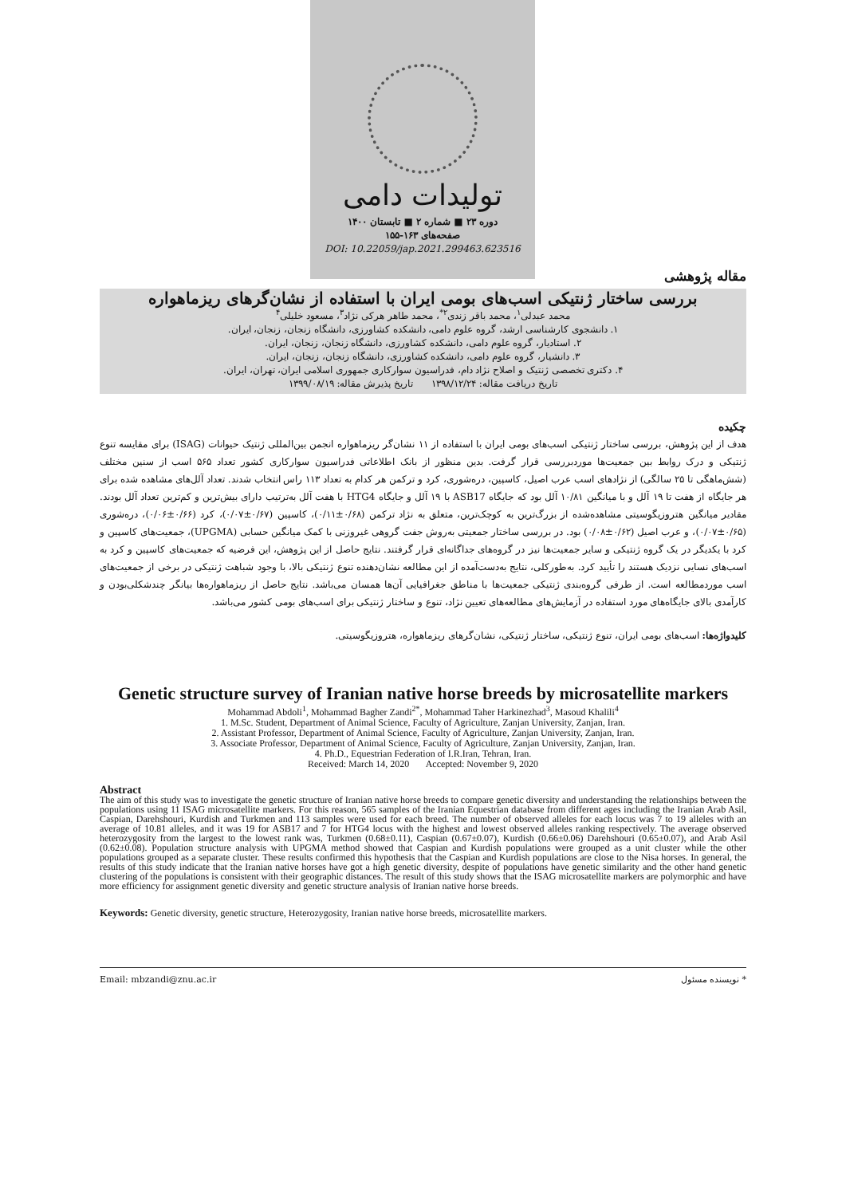تولیدات دامی
دوره ۲۳ ■ شماره ۲ ■ تابستان ۱۴۰۰
صفحه‌های ۱۶۳-۱۵۵
DOI: 10.22059/jap.2021.299463.623516
مقاله پژوهشی
بررسی ساختار ژنتیکی اسب‌های بومی ایران با استفاده از نشان‌گرهای ریزماهواره
محمد عبدلی<sup>۱</sup>، محمد باقر زندی<sup>۲*</sup>، محمد طاهر هرکی نژاد<sup>۳</sup>، مسعود خلیلی<sup>۴</sup>
۱. دانشجوی کارشناسی ارشد، گروه علوم دامی، دانشکده کشاورزی، دانشگاه زنجان، زنجان، ایران.
۲. استادیار، گروه علوم دامی، دانشکده کشاورزی، دانشگاه زنجان، زنجان، ایران.
۳. دانشیار، گروه علوم دامی، دانشکده کشاورزی، دانشگاه زنجان، زنجان، ایران.
۴. دکتری تخصصی ژنتیک و اصلاح نژاد دام، فدراسیون سوارکاری جمهوری اسلامی ایران، تهران، ایران.
تاریخ دریافت مقاله: ۱۳۹۸/۱۲/۲۴ تاریخ پذیرش مقاله: ۱۳۹۹/۰۸/۱۹
چکیده
هدف از این پژوهش، بررسی ساختار ژنتیکی اسب‌های بومی ایران با استفاده از ۱۱ نشان‌گر ریزماهواره انجمن بین‌المللی ژنتیک حیوانات (ISAG) برای مقایسه تنوع ژنتیکی و درک روابط بین جمعیت‌ها موردبررسی قرار گرفت. بدین منظور از بانک اطلاعاتی فدراسیون سوارکاری کشور تعداد ۵۶۵ اسب از سنین مختلف (شش‌ماهگی تا ۲۵ سالگی) از نژادهای اسب عرب اصیل، کاسپین، دره‌شوری، کرد و ترکمن هر کدام به تعداد ۱۱۳ راس انتخاب شدند. تعداد آلل‌های مشاهده شده برای هر جایگاه از هفت تا ۱۹ آلل و با میانگین ۱۰/۸۱ آلل بود که جایگاه ASB17 با ۱۹ آلل و جایگاه HTG4 با هفت آلل به‌ترتیب دارای بیش‌ترین و کم‌ترین تعداد آلل بودند. مقادیر میانگین هتروزیگوسیتی مشاهده‌شده از بزرگ‌ترین به کوچک‌ترین، متعلق به نژاد ترکمن (۰/۶۸±۰/۱۱)، کاسپین (۰/۶۷±۰/۰۷)، کرد (۰/۶۶±۰/۰۶)، دره‌شوری (۰/۶۵±۰/۰۷)، و عرب اصیل (۰/۶۲±۰/۰۸) بود. در بررسی ساختار جمعیتی به‌روش جفت گروهی غیروزنی با کمک میانگین حسابی (UPGMA)، جمعیت‌های کاسپین و کرد با یکدیگر در یک گروه ژنتیکی و سایر جمعیت‌ها نیز در گروه‌های جداگانه‌ای قرار گرفتند. نتایج حاصل از این پژوهش، این فرضیه که جمعیت‌های کاسپین و کرد به اسب‌های نسایی نزدیک هستند را تأیید کرد. به‌طورکلی، نتایج به‌دست‌آمده از این مطالعه نشان‌دهنده تنوع ژنتیکی بالا، با وجود شباهت ژنتیکی در برخی از جمعیت‌های اسب موردمطالعه است. از طرفی گروه‌بندی ژنتیکی جمعیت‌ها با مناطق جغرافیایی آن‌ها همسان می‌باشد. نتایج حاصل از ریزماهواره‌ها بیانگر چندشکلی‌بودن و کارآمدی بالای جایگاه‌های مورد استفاده در آزمایش‌های مطالعه‌های تعیین نژاد، تنوع و ساختار ژنتیکی برای اسب‌های بومی کشور می‌باشد.
کلیدواژه‌ها: اسب‌های بومی ایران، تنوع ژنتیکی، ساختار ژنتیکی، نشان‌گرهای ریزماهواره، هتروزیگوسیتی.
Genetic structure survey of Iranian native horse breeds by microsatellite markers
Mohammad Abdoli<sup>1</sup>, Mohammad Bagher Zandi<sup>2*</sup>, Mohammad Taher Harkinezhad<sup>3</sup>, Masoud Khalili<sup>4</sup>
1. M.Sc. Student, Department of Animal Science, Faculty of Agriculture, Zanjan University, Zanjan, Iran.
2. Assistant Professor, Department of Animal Science, Faculty of Agriculture, Zanjan University, Zanjan, Iran.
3. Associate Professor, Department of Animal Science, Faculty of Agriculture, Zanjan University, Zanjan, Iran.
4. Ph.D., Equestrian Federation of I.R.Iran, Tehran, Iran.
Received: March 14, 2020 Accepted: November 9, 2020
Abstract
The aim of this study was to investigate the genetic structure of Iranian native horse breeds to compare genetic diversity and understanding the relationships between the populations using 11 ISAG microsatellite markers. For this reason, 565 samples of the Iranian Equestrian database from different ages including the Iranian Arab Asil, Caspian, Darehshouri, Kurdish and Turkmen and 113 samples were used for each breed. The number of observed alleles for each locus was 7 to 19 alleles with an average of 10.81 alleles, and it was 19 for ASB17 and 7 for HTG4 locus with the highest and lowest observed alleles ranking respectively. The average observed heterozygosity from the largest to the lowest rank was, Turkmen (0.68±0.11), Caspian (0.67±0.07), Kurdish (0.66±0.06) Darehshouri (0.65±0.07), and Arab Asil (0.62±0.08). Population structure analysis with UPGMA method showed that Caspian and Kurdish populations were grouped as a unit cluster while the other populations grouped as a separate cluster. These results confirmed this hypothesis that the Caspian and Kurdish populations are close to the Nisa horses. In general, the results of this study indicate that the Iranian native horses have got a high genetic diversity, despite of populations have genetic similarity and the other hand genetic clustering of the populations is consistent with their geographic distances. The result of this study shows that the ISAG microsatellite markers are polymorphic and have more efficiency for assignment genetic diversity and genetic structure analysis of Iranian native horse breeds.
Keywords: Genetic diversity, genetic structure, Heterozygosity, Iranian native horse breeds, microsatellite markers.
Email: mbzandi@znu.ac.ir * نویسنده مسئول